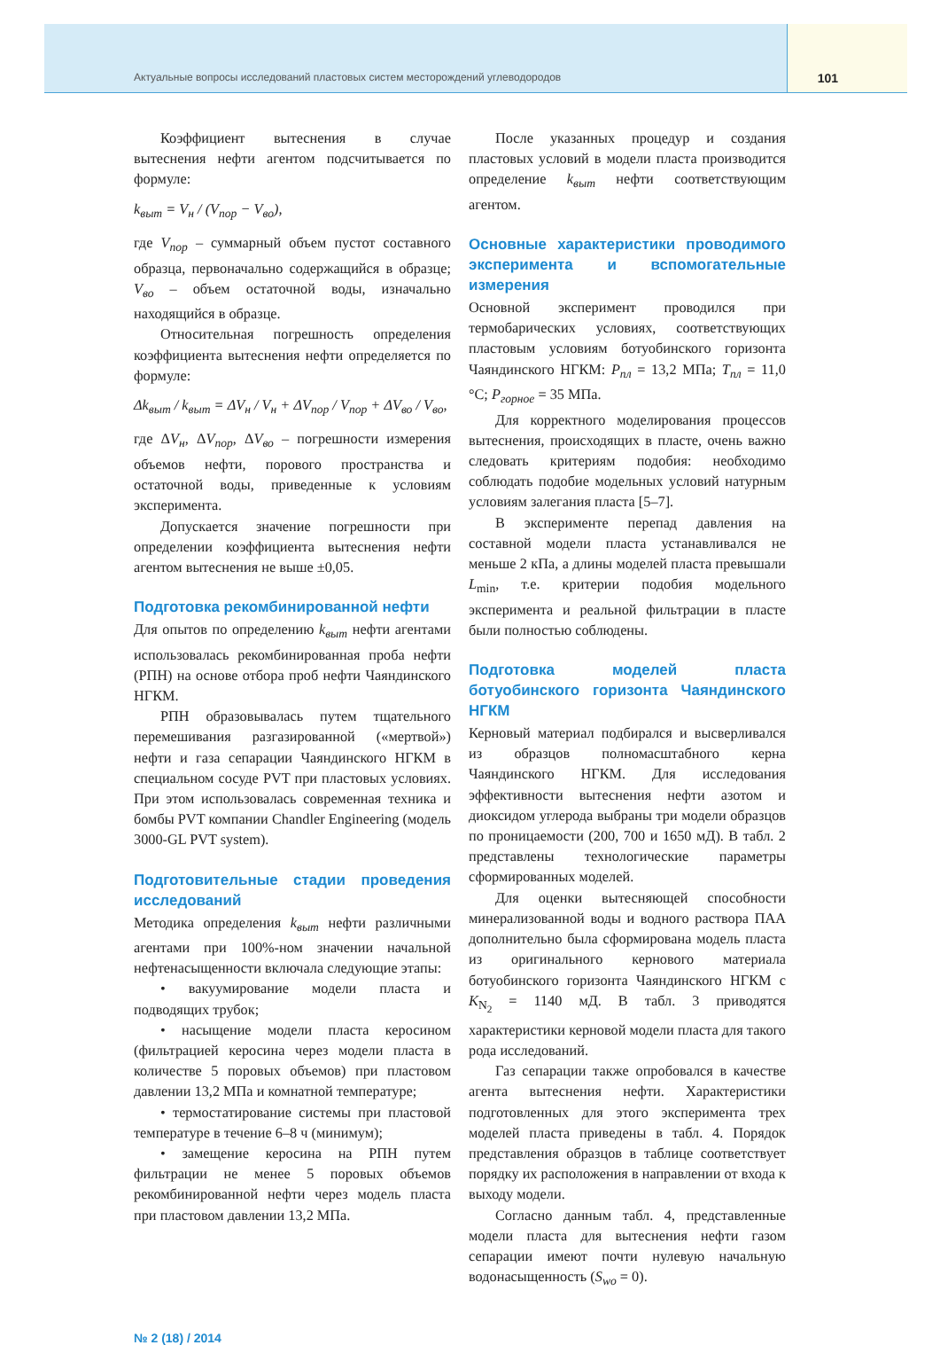Актуальные вопросы исследований пластовых систем месторождений углеводородов 101
Коэффициент вытеснения в случае вытеснения нефти агентом подсчитывается по формуле:
k<sub>выт</sub> = V<sub>н</sub> / (V<sub>пор</sub> − V<sub>во</sub>),
где V<sub>пор</sub> – суммарный объем пустот составного образца, первоначально содержащийся в образце; V<sub>во</sub> – объем остаточной воды, изначально находящийся в образце.
Относительная погрешность определения коэффициента вытеснения нефти определяется по формуле:
Δk<sub>выт</sub> / k<sub>выт</sub> = ΔV<sub>н</sub> / V<sub>н</sub> + ΔV<sub>пор</sub> / V<sub>пор</sub> + ΔV<sub>во</sub> / V<sub>во</sub>,
где ΔV<sub>н</sub>, ΔV<sub>пор</sub>, ΔV<sub>во</sub> – погрешности измерения объемов нефти, порового пространства и остаточной воды, приведенные к условиям эксперимента.
Допускается значение погрешности при определении коэффициента вытеснения нефти агентом вытеснения не выше ±0,05.
Подготовка рекомбинированной нефти
Для опытов по определению k<sub>выт</sub> нефти агентами использовалась рекомбинированная проба нефти (РПН) на основе отбора проб нефти Чаяндинского НГКМ.
РПН образовывалась путем тщательного перемешивания разгазированной («мертвой») нефти и газа сепарации Чаяндинского НГКМ в специальном сосуде PVT при пластовых условиях. При этом использовалась современная техника и бомбы PVT компании Chandler Engineering (модель 3000-GL PVT system).
Подготовительные стадии проведения исследований
Методика определения k<sub>выт</sub> нефти различными агентами при 100%-ном значении начальной нефтенасыщенности включала следующие этапы:
• вакуумирование модели пласта и подводящих трубок;
• насыщение модели пласта керосином (фильтрацией керосина через модели пласта в количестве 5 поровых объемов) при пластовом давлении 13,2 МПа и комнатной температуре;
• термостатирование системы при пластовой температуре в течение 6–8 ч (минимум);
• замещение керосина на РПН путем фильтрации не менее 5 поровых объемов рекомбинированной нефти через модель пласта при пластовом давлении 13,2 МПа.
После указанных процедур и создания пластовых условий в модели пласта производится определение k<sub>выт</sub> нефти соответствующим агентом.
Основные характеристики проводимого эксперимента и вспомогательные измерения
Основной эксперимент проводился при термобарических условиях, соответствующих пластовым условиям ботуобинского горизонта Чаяндинского НГКМ: P<sub>пл</sub> = 13,2 МПа; T<sub>пл</sub> = 11,0 °С; P<sub>горное</sub> = 35 МПа.
Для корректного моделирования процессов вытеснения, происходящих в пласте, очень важно следовать критериям подобия: необходимо соблюдать подобие модельных условий натурным условиям залегания пласта [5–7].
В эксперименте перепад давления на составной модели пласта устанавливался не меньше 2 кПа, а длины моделей пласта превышали L<sub>min</sub>, т.е. критерии подобия модельного эксперимента и реальной фильтрации в пласте были полностью соблюдены.
Подготовка моделей пласта ботуобинского горизонта Чаяндинского НГКМ
Керновый материал подбирался и высверливался из образцов полномасштабного керна Чаяндинского НГКМ. Для исследования эффективности вытеснения нефти азотом и диоксидом углерода выбраны три модели образцов по проницаемости (200, 700 и 1650 мД). В табл. 2 представлены технологические параметры сформированных моделей.
Для оценки вытесняющей способности минерализованной воды и водного раствора ПАА дополнительно была сформирована модель пласта из оригинального кернового материала ботуобинского горизонта Чаяндинского НГКМ с K<sub>N<sub>2</sub></sub> = 1140 мД. В табл. 3 приводятся характеристики керновой модели пласта для такого рода исследований.
Газ сепарации также опробовался в качестве агента вытеснения нефти. Характеристики подготовленных для этого эксперимента трех моделей пласта приведены в табл. 4. Порядок представления образцов в таблице соответствует порядку их расположения в направлении от входа к выходу модели.
Согласно данным табл. 4, представленные модели пласта для вытеснения нефти газом сепарации имеют почти нулевую начальную водонасыщенность (S<sub>wo</sub> = 0).
№ 2 (18) / 2014